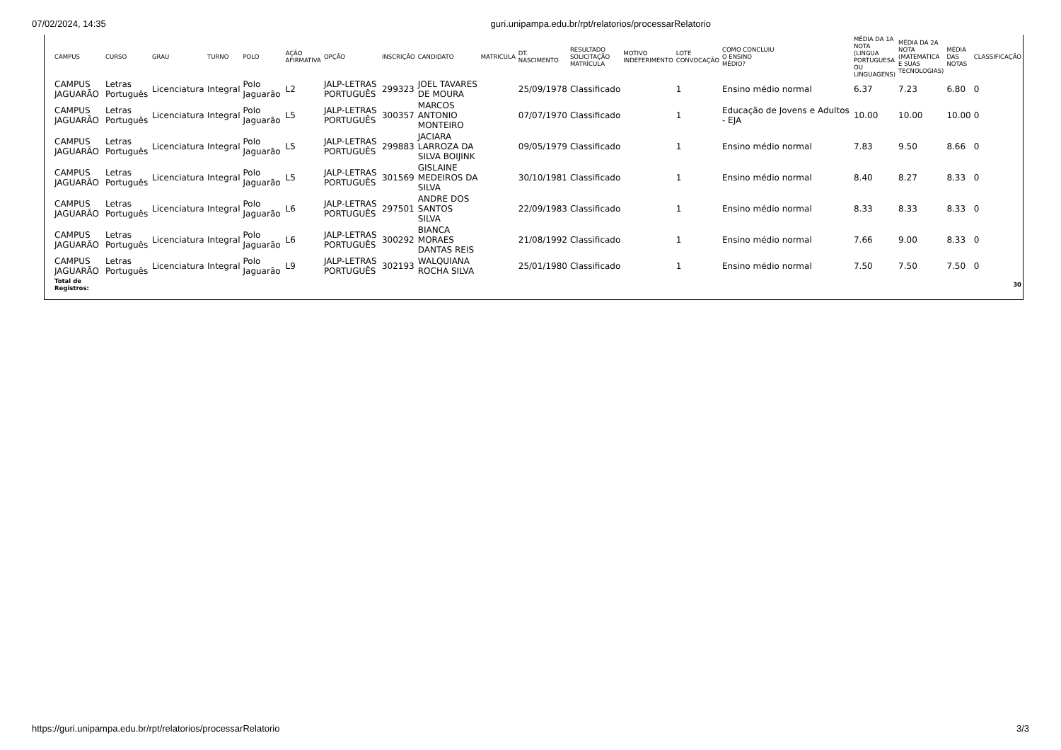07/02/2024, 14:35 guri.unipampa.edu.br/rpt/relatorios/processarRelatorio
| CAMPUS | CURSO | GRAU | TURNO | POLO | AÇÃO AFIRMATIVA | OPÇÃO | INSCRIÇÃO | CANDIDATO | MATRICULA | DT. NASCIMENTO | RESULTADO SOLICITAÇÃO MATRÍCULA | MOTIVO INDEFERIMENTO | LOTE CONVOCAÇÃO | COMO CONCLUIU O ENSINO MÉDIO? | MÉDIA DA 1A NOTA (LINGUA PORTUGUESA OU LINGUAGENS) | MÉDIA DA 2A NOTA (MATEMÁTICA E SUAS TECNOLOGIAS) | MÉDIA DAS NOTAS | CLASSIFICAÇÃO |
| --- | --- | --- | --- | --- | --- | --- | --- | --- | --- | --- | --- | --- | --- | --- | --- | --- | --- | --- |
| CAMPUS JAGUARÃO | Letras Português | Licenciatura | Integral | Polo Jaguarão | L2 | JALP-LETRAS PORTUGUÊS | 299323 | JOEL TAVARES DE MOURA | | 25/09/1978 | Classificado | | 1 | Ensino médio normal | 6.37 | 7.23 | 6.80 | 0 |
| CAMPUS JAGUARÃO | Letras Português | Licenciatura | Integral | Polo Jaguarão | L5 | JALP-LETRAS PORTUGUÊS | 300357 | MARCOS ANTONIO MONTEIRO | | 07/07/1970 | Classificado | | 1 | Educação de Jovens e Adultos - EJA | 10.00 | 10.00 | 10.00 | 0 |
| CAMPUS JAGUARÃO | Letras Português | Licenciatura | Integral | Polo Jaguarão | L5 | JALP-LETRAS PORTUGUÊS | 299883 | JACIARA LARROZA DA SILVA BOIJINK | | 09/05/1979 | Classificado | | 1 | Ensino médio normal | 7.83 | 9.50 | 8.66 | 0 |
| CAMPUS JAGUARÃO | Letras Português | Licenciatura | Integral | Polo Jaguarão | L5 | JALP-LETRAS PORTUGUÊS | 301569 | GISLAINE MEDEIROS DA SILVA | | 30/10/1981 | Classificado | | 1 | Ensino médio normal | 8.40 | 8.27 | 8.33 | 0 |
| CAMPUS JAGUARÃO | Letras Português | Licenciatura | Integral | Polo Jaguarão | L6 | JALP-LETRAS PORTUGUÊS | 297501 | ANDRE DOS SANTOS SILVA | | 22/09/1983 | Classificado | | 1 | Ensino médio normal | 8.33 | 8.33 | 8.33 | 0 |
| CAMPUS JAGUARÃO | Letras Português | Licenciatura | Integral | Polo Jaguarão | L6 | JALP-LETRAS PORTUGUÊS | 300292 | BIANCA MORAES DANTAS REIS | | 21/08/1992 | Classificado | | 1 | Ensino médio normal | 7.66 | 9.00 | 8.33 | 0 |
| CAMPUS JAGUARÃO | Letras Português | Licenciatura | Integral | Polo Jaguarão | L9 | JALP-LETRAS PORTUGUÊS | 302193 | WALQUIANA ROCHA SILVA | | 25/01/1980 | Classificado | | 1 | Ensino médio normal | 7.50 | 7.50 | 7.50 | 0 |
| Total de Registros: | | | | | | | | | | | | | | | | | | 30 |
https://guri.unipampa.edu.br/rpt/relatorios/processarRelatorio 3/3